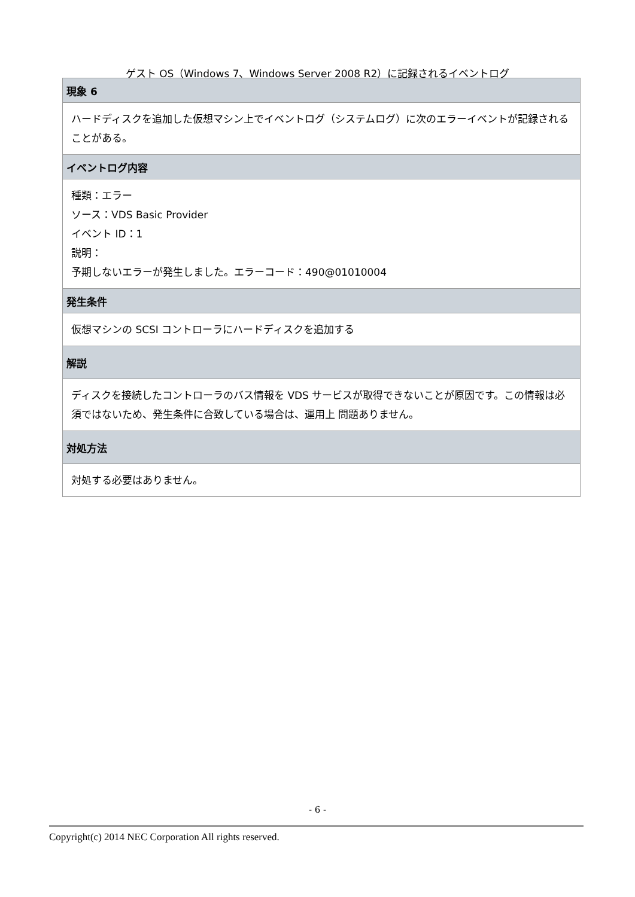ゲスト OS（Windows 7、Windows Server 2008 R2）に記録されるイベントログ
| 現象 6 |
| --- |
| ハードディスクを追加した仮想マシン上でイベントログ（システムログ）に次のエラーイベントが記録されることがある。 |
| イベントログ内容 |
| 種類：エラー ソース：VDS Basic Provider イベント ID：1 説明： 予期しないエラーが発生しました。エラーコード：490@01010004 |
| 発生条件 |
| 仮想マシンの SCSI コントローラにハードディスクを追加する |
| 解説 |
| ディスクを接続したコントローラのバス情報を VDS サービスが取得できないことが原因です。この情報は必須ではないため、発生条件に合致している場合は、運用上 問題ありません。 |
| 対処方法 |
| 対処する必要はありません。 |
- 6 -
Copyright(c) 2014 NEC Corporation All rights reserved.